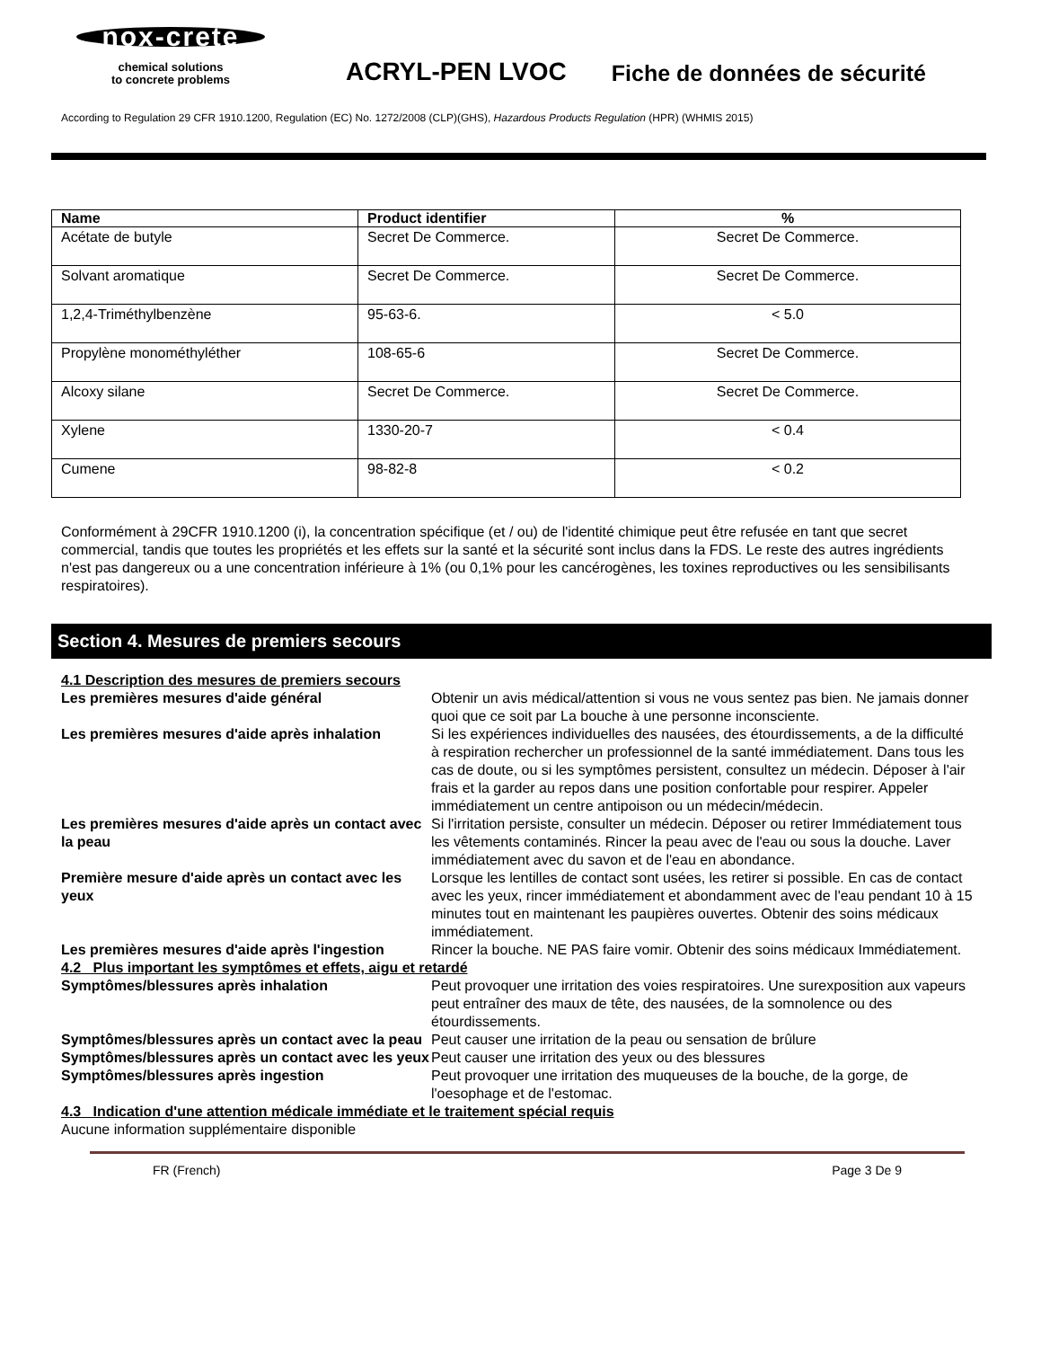nox-crete
chemical solutions
to concrete problems
ACRYL-PEN LVOC
Fiche de données de sécurité
According to Regulation 29 CFR 1910.1200, Regulation (EC) No. 1272/2008 (CLP)(GHS), Hazardous Products Regulation (HPR) (WHMIS 2015)
| Name | Product identifier | % |
| --- | --- | --- |
| Acétate de butyle | Secret De Commerce. | Secret De Commerce. |
| Solvant aromatique | Secret De Commerce. | Secret De Commerce. |
| 1,2,4-Triméthylbenzène | 95-63-6. | < 5.0 |
| Propylène monométhyléther | 108-65-6 | Secret De Commerce. |
| Alcoxy silane | Secret De Commerce. | Secret De Commerce. |
| Xylene | 1330-20-7 | < 0.4 |
| Cumene | 98-82-8 | < 0.2 |
Conformément à 29CFR 1910.1200 (i), la concentration spécifique (et / ou) de l'identité chimique peut être refusée en tant que secret commercial, tandis que toutes les propriétés et les effets sur la santé et la sécurité sont inclus dans la FDS. Le reste des autres ingrédients n'est pas dangereux ou a une concentration inférieure à 1% (ou 0,1% pour les cancérogènes, les toxines reproductives ou les sensibilisants respiratoires).
Section 4. Mesures de premiers secours
4.1 Description des mesures de premiers secours
Les premières mesures d'aide général Obtenir un avis médical/attention si vous ne vous sentez pas bien. Ne jamais donner quoi que ce soit par La bouche à une personne inconsciente.
Les premières mesures d'aide après inhalation Si les expériences individuelles des nausées, des étourdissements, a de la difficulté à respiration rechercher un professionnel de la santé immédiatement. Dans tous les cas de doute, ou si les symptômes persistent, consultez un médecin. Déposer à l'air frais et la garder au repos dans une position confortable pour respirer. Appeler immédiatement un centre antipoison ou un médecin/médecin.
Les premières mesures d'aide après un contact avec la peau Si l'irritation persiste, consulter un médecin. Déposer ou retirer Immédiatement tous les vêtements contaminés. Rincer la peau avec de l'eau ou sous la douche. Laver immédiatement avec du savon et de l'eau en abondance.
Première mesure d'aide après un contact avec les yeux Lorsque les lentilles de contact sont usées, les retirer si possible. En cas de contact avec les yeux, rincer immédiatement et abondamment avec de l'eau pendant 10 à 15 minutes tout en maintenant les paupières ouvertes. Obtenir des soins médicaux immédiatement.
Les premières mesures d'aide après l'ingestion Rincer la bouche. NE PAS faire vomir. Obtenir des soins médicaux Immédiatement.
4.2 Plus important les symptômes et effets, aigu et retardé
Symptômes/blessures après inhalation Peut provoquer une irritation des voies respiratoires. Une surexposition aux vapeurs peut entraîner des maux de tête, des nausées, de la somnolence ou des étourdissements.
Symptômes/blessures après un contact avec la peau Peut causer une irritation de la peau ou sensation de brûlure
Symptômes/blessures après un contact avec les yeux Peut causer une irritation des yeux ou des blessures
Symptômes/blessures après ingestion Peut provoquer une irritation des muqueuses de la bouche, de la gorge, de l'oesophage et de l'estomac.
4.3 Indication d'une attention médicale immédiate et le traitement spécial requis
Aucune information supplémentaire disponible
FR (French) Page 3 De 9